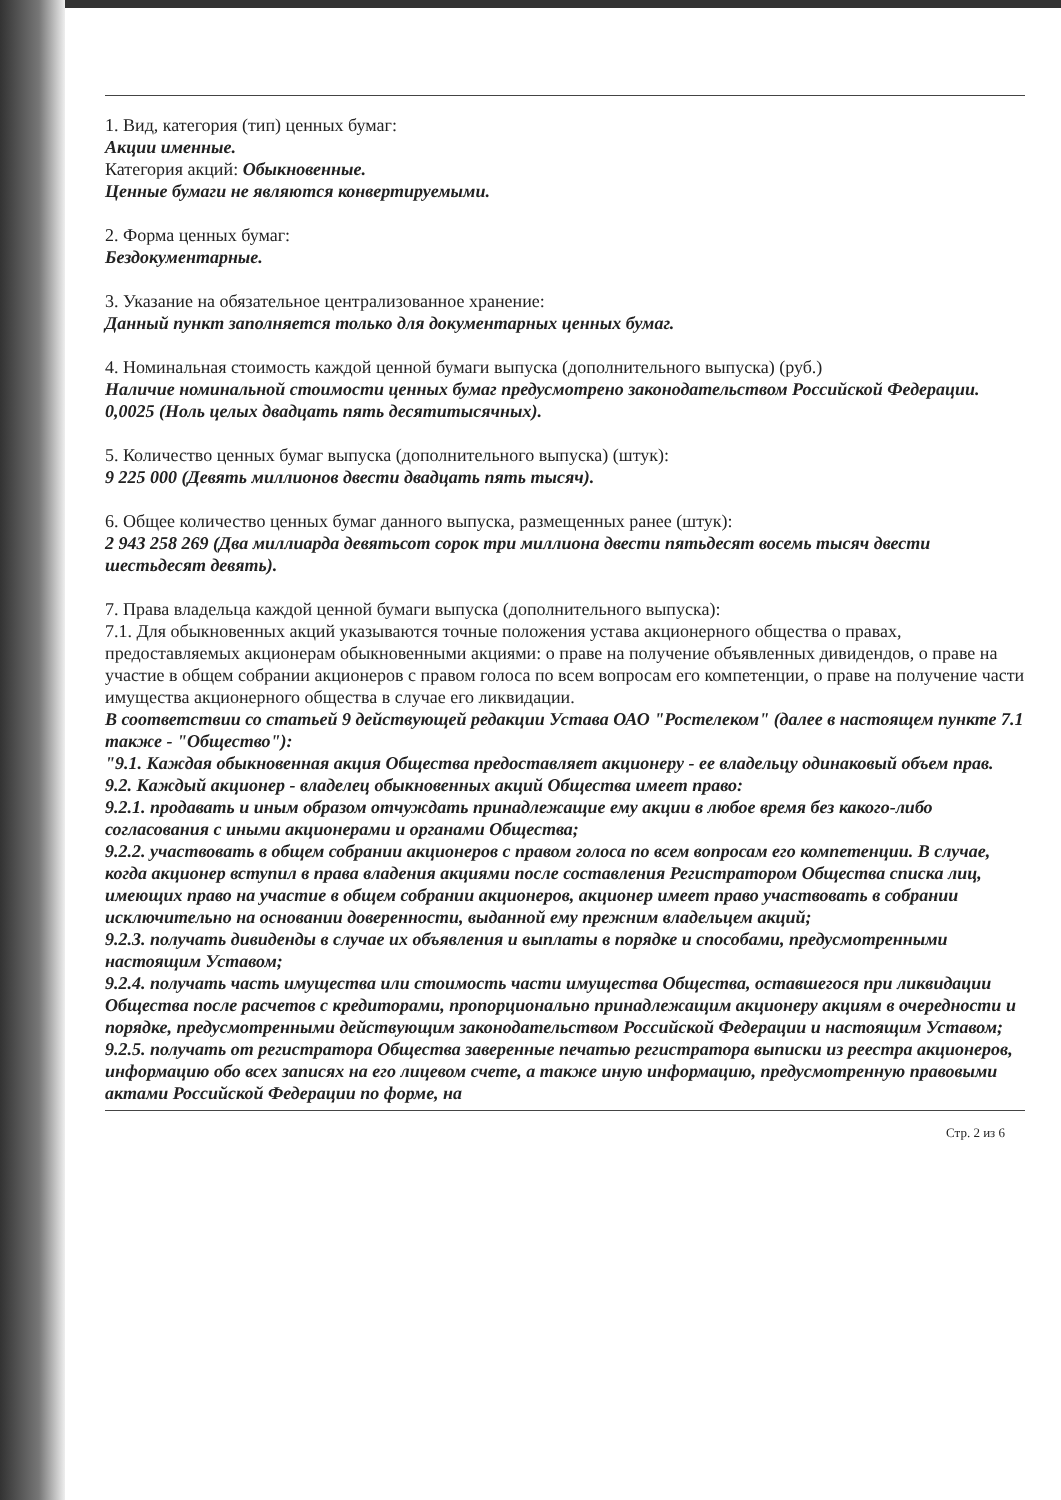1. Вид, категория (тип) ценных бумаг:
Акции именные.
Категория акций: Обыкновенные.
Ценные бумаги не являются конвертируемыми.
2. Форма ценных бумаг:
Бездокументарные.
3. Указание на обязательное централизованное хранение:
Данный пункт заполняется только для документарных ценных бумаг.
4. Номинальная стоимость каждой ценной бумаги выпуска (дополнительного выпуска) (руб.)
Наличие номинальной стоимости ценных бумаг предусмотрено законодательством Российской Федерации.
0,0025 (Ноль целых двадцать пять десятитысячных).
5. Количество ценных бумаг выпуска (дополнительного выпуска) (штук):
9 225 000 (Девять миллионов двести двадцать пять тысяч).
6. Общее количество ценных бумаг данного выпуска, размещенных ранее (штук):
2 943 258 269 (Два миллиарда девятьсот сорок три миллиона двести пятьдесят восемь тысяч двести шестьдесят девять).
7. Права владельца каждой ценной бумаги выпуска (дополнительного выпуска):
7.1. Для обыкновенных акций указываются точные положения устава акционерного общества о правах, предоставляемых акционерам обыкновенными акциями: о праве на получение объявленных дивидендов, о праве на участие в общем собрании акционеров с правом голоса по всем вопросам его компетенции, о праве на получение части имущества акционерного общества в случае его ликвидации.
В соответствии со статьей 9 действующей редакции Устава ОАО "Ростелеком" (далее в настоящем пункте 7.1 также - "Общество"):
"9.1. Каждая обыкновенная акция Общества предоставляет акционеру - ее владельцу одинаковый объем прав.
9.2. Каждый акционер - владелец обыкновенных акций Общества имеет право:
9.2.1. продавать и иным образом отчуждать принадлежащие ему акции в любое время без какого-либо согласования с иными акционерами и органами Общества;
9.2.2. участвовать в общем собрании акционеров с правом голоса по всем вопросам его компетенции. В случае, когда акционер вступил в права владения акциями после составления Регистратором Общества списка лиц, имеющих право на участие в общем собрании акционеров, акционер имеет право участвовать в собрании исключительно на основании доверенности, выданной ему прежним владельцем акций;
9.2.3. получать дивиденды в случае их объявления и выплаты в порядке и способами, предусмотренными настоящим Уставом;
9.2.4. получать часть имущества или стоимость части имущества Общества, оставшегося при ликвидации Общества после расчетов с кредиторами, пропорционально принадлежащим акционеру акциям в очередности и порядке, предусмотренными действующим законодательством Российской Федерации и настоящим Уставом;
9.2.5. получать от регистратора Общества заверенные печатью регистратора выписки из реестра акционеров, информацию обо всех записях на его лицевом счете, а также иную информацию, предусмотренную правовыми актами Российской Федерации по форме, на
Стр. 2 из 6